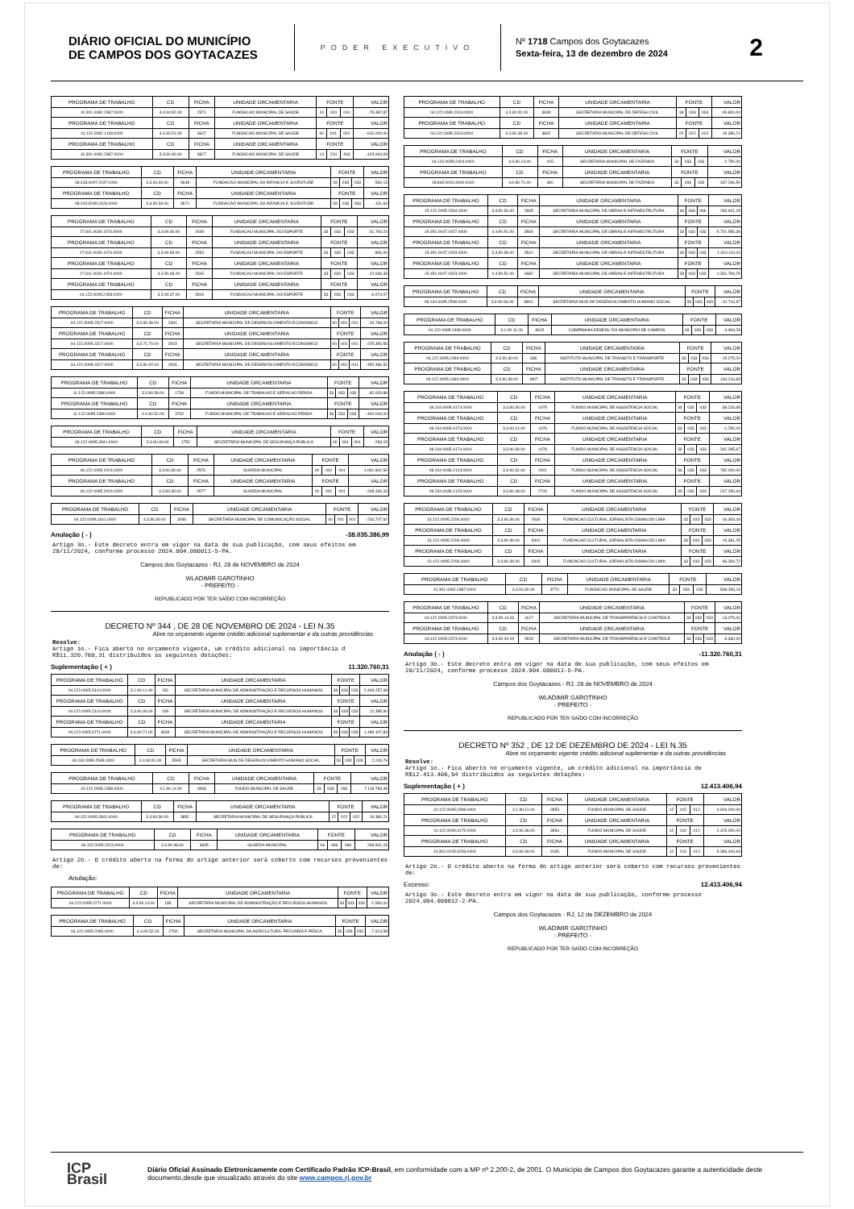DIÁRIO OFICIAL DO MUNICÍPIO
DE CAMPOS DOS GOYTACAZES
PODER EXECUTIVO
Nº 1718 Campos dos Goytacazes
Sexta-feira, 13 de dezembro de 2024
2
| PROGRAMA DE TRABALHO | CD | FICHA | UNIDADE ORCAMENTARIA | FONTE | | | VALOR |
| --- | --- | --- | --- | --- | --- | --- | --- |
| 10.301.0082.2387.0000 | 4.4.90.52.00 | 2571 | FUNDACAO MUNICIPAL DE SAUDE | 10 | 010 | 010 | -75.387,87 |
| PROGRAMA DE TRABALHO | CD | FICHA | UNIDADE ORCAMENTARIA | FONTE | | | VALOR |
| 10.122.0082.1149.0000 | 4.4.90.51.00 | 3647 | FUNDACAO MUNICIPAL DE SAUDE | 00 | 001 | 001 | -610.000,00 |
| PROGRAMA DE TRABALHO | CD | FICHA | UNIDADE ORCAMENTARIA | FONTE | | | VALOR |
| 10.301.0082.2387.0000 | 3.3.90.30.00 | 3827 | FUNDACAO MUNICIPAL DE SAUDE | 14 | 210 | 303 | -423.064,09 |
| PROGRAMA DE TRABALHO | CD | FICHA | UNIDADE ORCAMENTARIA | FONTE | | | VALOR |
| --- | --- | --- | --- | --- | --- | --- | --- |
| 08.243.0097.2437.0000 | 3.3.90.30.00 | 3648 | FUNDACAO MUNICIPAL DA INFANCIA E JUVENTUDE | 33 | 033 | 033 | -530,13 |
| PROGRAMA DE TRABALHO | CD | FICHA | UNIDADE ORCAMENTARIA | FONTE | | | VALOR |
| 08.243.0039.2426.0000 | 3.3.90.36.00 | 3671 | FUNDACAO MUNICIPAL DA INFANCIA E JUVENTUDE | 33 | 033 | 033 | -131,64 |
| PROGRAMA DE TRABALHO | CD | FICHA | UNIDADE ORCAMENTARIA | FONTE | | | VALOR |
| --- | --- | --- | --- | --- | --- | --- | --- |
| 27.811.0030.1074.0000 | 3.3.90.30.00 | 1549 | FUNDACAO MUNICIPAL DO ESPORTE | 33 | 033 | 033 | -31.794,24 |
| PROGRAMA DE TRABALHO | CD | FICHA | UNIDADE ORCAMENTARIA | FONTE | | | VALOR |
| 27.811.0030.1074.0000 | 3.3.90.39.00 | 1553 | FUNDACAO MUNICIPAL DO ESPORTE | 33 | 033 | 033 | -806,00 |
| PROGRAMA DE TRABALHO | CD | FICHA | UNIDADE ORCAMENTARIA | FONTE | | | VALOR |
| 27.811.0030.1074.0000 | 3.3.90.48.00 | 2815 | FUNDACAO MUNICIPAL DO ESPORTE | 33 | 033 | 033 | -12.639,33 |
| PROGRAMA DE TRABALHO | CD | FICHA | UNIDADE ORCAMENTARIA | FONTE | | | VALOR |
| 04.122.0095.2453.0000 | 3.3.90.47.00 | 2819 | FUNDACAO MUNICIPAL DO ESPORTE | 33 | 033 | 033 | -6.074,07 |
| PROGRAMA DE TRABALHO | CD | FICHA | UNIDADE ORCAMENTARIA | FONTE | | | VALOR |
| --- | --- | --- | --- | --- | --- | --- | --- |
| 04.122.0095.2317.0000 | 3.3.90.36.00 | 2691 | SECRETARIA MUNICIPAL DE DESENVOLVIMENTO ECONOMICO | 00 | 001 | 001 | -26.768,00 |
| PROGRAMA DE TRABALHO | CD | FICHA | UNIDADE ORCAMENTARIA | FONTE | | | VALOR |
| 04.122.0095.2317.0000 | 3.3.71.70.00 | 2923 | SECRETARIA MUNICIPAL DE DESENVOLVIMENTO ECONOMICO | 00 | 001 | 001 | -225.356,56 |
| PROGRAMA DE TRABALHO | CD | FICHA | UNIDADE ORCAMENTARIA | FONTE | | | VALOR |
| 04.122.0095.2317.0000 | 3.3.90.92.00 | 2926 | SECRETARIA MUNICIPAL DE DESENVOLVIMENTO ECONOMICO | 00 | 001 | 001 | -450.396,52 |
| PROGRAMA DE TRABALHO | CD | FICHA | UNIDADE ORCAMENTARIA | FONTE | | | VALOR |
| --- | --- | --- | --- | --- | --- | --- | --- |
| 11.122.0095.2380.0000 | 3.3.90.39.00 | 1730 | FUNDO MUNICIPAL DE TRABALHO E GERACAO RENDA | 33 | 033 | 033 | -82.029,88 |
| PROGRAMA DE TRABALHO | CD | FICHA | UNIDADE ORCAMENTARIA | FONTE | | | VALOR |
| 11.122.0095.2380.0000 | 4.4.90.52.00 | 3762 | FUNDO MUNICIPAL DE TRABALHO E GERACAO RENDA | 33 | 033 | 033 | -400.040,00 |
| PROGRAMA DE TRABALHO | CD | FICHA | UNIDADE ORCAMENTARIA | FONTE | | | VALOR |
| --- | --- | --- | --- | --- | --- | --- | --- |
| 06.122.0095.2841.0000 | 3.3.90.39.00 | 1752 | SECRETARIA MUNICIPAL DE SEGURANÇA PÚBLICA | 00 | 001 | 001 | -293,15 |
| PROGRAMA DE TRABALHO | CD | FICHA | UNIDADE ORCAMENTARIA | FONTE | | | VALOR |
| --- | --- | --- | --- | --- | --- | --- | --- |
| 06.122.0095.2024.0000 | 3.3.90.30.00 | 2576 | GUARDA MUNICIPAL | 00 | 001 | 001 | -1.091.802,50 |
| PROGRAMA DE TRABALHO | CD | FICHA | UNIDADE ORCAMENTARIA | FONTE | | | VALOR |
| 06.122.0095.2024.0000 | 3.3.90.39.00 | 2577 | GUARDA MUNICIPAL | 00 | 001 | 001 | -265.436,26 |
| PROGRAMA DE TRABALHO | CD | FICHA | UNIDADE ORCAMENTARIA | FONTE | | | VALOR |
| --- | --- | --- | --- | --- | --- | --- | --- |
| 04.122.0095.1161.0000 | 3.3.90.39.00 | 3056 | SECRETARIA MUNICIPAL DE COMUNICAÇÃO SOCIAL | 00 | 001 | 001 | -233.747,92 |
Anulação ( - ) -38.035.386,99
Artigo 3o.- Este decreto entra em vigor na data de sua publicação, com seus efeitos em 28/11/2024, conforme processo 2024.004.000011-5-PA.
Campos dos Goytacazes - RJ, 28 de NOVEMBRO de 2024
WLADIMIR GAROTINHO
- PREFEITO -
REPUBLICADO POR TER SAÍDO COM INCORREÇÃO
DECRETO Nº 344 , DE 28 DE NOVEMBRO DE 2024 - LEI N.35
Abre no orçamento vigente crédito adicional suplementar e da outras providências
Resolve:
Artigo 1o.- Fica aberto no orçamento vigente, um crédito adicional na importância d R$11.320.760,31 distribuídos as seguintes dotações:
Suplementação ( + ) 11.320.760,31
| PROGRAMA DE TRABALHO | CD | FICHA | UNIDADE ORCAMENTARIA | FONTE | | | VALOR |
| --- | --- | --- | --- | --- | --- | --- | --- |
| 04.122.0095.2314.0000 | 3.1.90.11.00 | 151 | SECRETARIA MUNICIPAL DE ADMINISTRAÇÃO E RECURSOS HUMANOS | 33 | 033 | 033 | 2.409.257,98 |
| PROGRAMA DE TRABALHO | CD | FICHA | UNIDADE ORCAMENTARIA | FONTE | | | VALOR |
| 04.122.0095.2314.0000 | 3.3.90.36.00 | 165 | SECRETARIA MUNICIPAL DE ADMINISTRAÇÃO E RECURSOS HUMANOS | 33 | 033 | 033 | 12.385,90 |
| PROGRAMA DE TRABALHO | CD | FICHA | UNIDADE ORCAMENTARIA | FONTE | | | VALOR |
| 04.122.0095.2271.0000 | 4.6.90.71.00 | 3934 | SECRETARIA MUNICIPAL DE ADMINISTRAÇÃO E RECURSOS HUMANOS | 33 | 033 | 033 | 1.489.107,83 |
| PROGRAMA DE TRABALHO | CD | FICHA | UNIDADE ORCAMENTARIA | FONTE | | | VALOR |
| --- | --- | --- | --- | --- | --- | --- | --- |
| 08.244.0095.2548.0000 | 4.4.90.51.00 | 3565 | SECRETARIA MUN DE DESENVOLVIMENTO HUMANO SOCIAL | 33 | 033 | 033 | 2.243,79 |
| PROGRAMA DE TRABALHO | CD | FICHA | UNIDADE ORCAMENTARIA | FONTE | | | VALOR |
| --- | --- | --- | --- | --- | --- | --- | --- |
| 10.122.0095.2389.0000 | 3.1.90.11.00 | 3933 | FUNDO MUNICIPAL DE SAUDE | 33 | 033 | 033 | 7.118.783,45 |
| PROGRAMA DE TRABALHO | CD | FICHA | UNIDADE ORCAMENTARIA | FONTE | | | VALOR |
| --- | --- | --- | --- | --- | --- | --- | --- |
| 06.122.0095.2841.0000 | 3.3.90.36.00 | 3852 | SECRETARIA MUNICIPAL DE SEGURANÇA PÚBLICA | 22 | 022 | 022 | 19.380,21 |
| PROGRAMA DE TRABALHO | CD | FICHA | UNIDADE ORCAMENTARIA | FONTE | | | VALOR |
| --- | --- | --- | --- | --- | --- | --- | --- |
| 06.122.0095.2024.0000 | 3.3.90.48.00 | 3935 | GUARDA MUNICIPAL | 66 | 066 | 066 | 269.601,15 |
Artigo 2o.- O crédito aberto na forma do artigo anterior será coberto com recursos provenientes de:
Anulação:
| PROGRAMA DE TRABALHO | CD | FICHA | UNIDADE ORCAMENTARIA | FONTE | | | VALOR |
| --- | --- | --- | --- | --- | --- | --- | --- |
| 04.122.0095.2271.0000 | 3.3.90.14.00 | 138 | SECRETARIA MUNICIPAL DE ADMINISTRAÇÃO E RECURSOS HUMANOS | 33 | 033 | 033 | -1.560,00 |
| PROGRAMA DE TRABALHO | CD | FICHA | UNIDADE ORCAMENTARIA | FONTE | | | VALOR |
| --- | --- | --- | --- | --- | --- | --- | --- |
| 04.122.0095.2065.0000 | 4.4.90.52.00 | 2760 | SECRETARIA MUNICIPAL DA AGRICULTURA, PECUÁRIA E PESCA | 33 | 033 | 033 | -7.914,58 |
| PROGRAMA DE TRABALHO | CD | FICHA | UNIDADE ORCAMENTARIA | FONTE | | | VALOR |
| --- | --- | --- | --- | --- | --- | --- | --- |
| 04.122.0095.2003.0000 | 4.4.90.52.00 | 3839 | SECRETARIA MUNICIPAL DE DEFESA CIVIL | 33 | 033 | 033 | -49.800,00 |
| PROGRAMA DE TRABALHO | CD | FICHA | UNIDADE ORCAMENTARIA | FONTE | | | VALOR |
| 04.122.0095.2003.0000 | 3.3.90.39.00 | 3842 | SECRETARIA MUNICIPAL DE DEFESA CIVIL | 22 | 022 | 022 | -19.380,21 |
| PROGRAMA DE TRABALHO | CD | FICHA | UNIDADE ORCAMENTARIA | FONTE | | | VALOR |
| --- | --- | --- | --- | --- | --- | --- | --- |
| 04.122.0095.2424.0000 | 3.3.90.14.00 | 415 | SECRETARIA MUNICIPAL DE FAZENDA | 33 | 033 | 033 | -2.750,00 |
| PROGRAMA DE TRABALHO | CD | FICHA | UNIDADE ORCAMENTARIA | FONTE | | | VALOR |
| 28.843.0000.3000.0000 | 4.6.90.71.00 | 460 | SECRETARIA MUNICIPAL DE FAZENDA | 33 | 033 | 033 | -437.266,50 |
| PROGRAMA DE TRABALHO | CD | FICHA | UNIDADE ORCAMENTARIA | FONTE | | | VALOR |
| --- | --- | --- | --- | --- | --- | --- | --- |
| 15.122.0095.2334.0000 | 3.3.90.36.00 | 2835 | SECRETARIA MUNICIPAL DE OBRAS E INFRAESTRUTURA | 66 | 066 | 066 | -269.601,15 |
| PROGRAMA DE TRABALHO | CD | FICHA | UNIDADE ORCAMENTARIA | FONTE | | | VALOR |
| 15.451.0047.1927.0000 | 4.4.90.51.00 | 3509 | SECRETARIA MUNICIPAL DE OBRAS E INFRAESTRUTURA | 33 | 033 | 033 | -5.701.556,39 |
| PROGRAMA DE TRABALHO | CD | FICHA | UNIDADE ORCAMENTARIA | FONTE | | | VALOR |
| 15.451.0047.1923.0000 | 3.3.90.39.00 | 3510 | SECRETARIA MUNICIPAL DE OBRAS E INFRAESTRUTURA | 33 | 033 | 033 | -1.310.116,34 |
| PROGRAMA DE TRABALHO | CD | FICHA | UNIDADE ORCAMENTARIA | FONTE | | | VALOR |
| 15.451.0047.1923.0000 | 4.4.90.51.00 | 3682 | SECRETARIA MUNICIPAL DE OBRAS E INFRAESTRUTURA | 33 | 033 | 033 | -1.331.784,25 |
| PROGRAMA DE TRABALHO | CD | FICHA | UNIDADE ORCAMENTARIA | FONTE | | | VALOR |
| --- | --- | --- | --- | --- | --- | --- | --- |
| 08.244.0095.2548.0000 | 3.3.90.93.00 | 3804 | SECRETARIA MUN DE DESENVOLVIMENTO HUMANO SOCIAL | 33 | 033 | 033 | -10.716,97 |
| PROGRAMA DE TRABALHO | CD | FICHA | UNIDADE ORCAMENTARIA | FONTE | | | VALOR |
| --- | --- | --- | --- | --- | --- | --- | --- |
| 04.122.0095.2469.0000 | 3.1.90.11.00 | 3615 | COMPANHIA DESENV DO MUNICIPIO DE CAMPOS | 33 | 033 | 033 | -4.994,28 |
| PROGRAMA DE TRABALHO | CD | FICHA | UNIDADE ORCAMENTARIA | FONTE | | | VALOR |
| --- | --- | --- | --- | --- | --- | --- | --- |
| 04.122.0095.2484.0000 | 3.3.90.30.00 | 836 | INSTITUTO MUNICIPAL DE TRANSITO E TRANSPORTE | 33 | 033 | 033 | -15.279,20 |
| PROGRAMA DE TRABALHO | CD | FICHA | UNIDADE ORCAMENTARIA | FONTE | | | VALOR |
| 04.122.0095.2484.0000 | 3.3.90.39.00 | 1907 | INSTITUTO MUNICIPAL DE TRANSITO E TRANSPORTE | 33 | 033 | 033 | -134.216,83 |
| PROGRAMA DE TRABALHO | CD | FICHA | UNIDADE ORCAMENTARIA | FONTE | | | VALOR |
| --- | --- | --- | --- | --- | --- | --- | --- |
| 08.244.0095.4174.0000 | 3.3.90.30.00 | 1075 | FUNDO MUNICIPAL DE ASSISTENCIA SOCIAL | 33 | 033 | 033 | -38.233,65 |
| PROGRAMA DE TRABALHO | CD | FICHA | UNIDADE ORCAMENTARIA | FONTE | | | VALOR |
| 08.244.0095.4174.0000 | 3.3.90.14.00 | 1076 | FUNDO MUNICIPAL DE ASSISTENCIA SOCIAL | 33 | 033 | 033 | -1.250,00 |
| PROGRAMA DE TRABALHO | CD | FICHA | UNIDADE ORCAMENTARIA | FONTE | | | VALOR |
| 08.244.0095.4174.0000 | 3.3.90.39.00 | 1078 | FUNDO MUNICIPAL DE ASSISTENCIA SOCIAL | 33 | 033 | 033 | -262.285,67 |
| PROGRAMA DE TRABALHO | CD | FICHA | UNIDADE ORCAMENTARIA | FONTE | | | VALOR |
| 08.244.0038.2123.0000 | 3.3.90.32.00 | 2401 | FUNDO MUNICIPAL DE ASSISTENCIA SOCIAL | 33 | 033 | 033 | -782.000,00 |
| PROGRAMA DE TRABALHO | CD | FICHA | UNIDADE ORCAMENTARIA | FONTE | | | VALOR |
| 08.244.0038.2125.0000 | 3.3.90.48.00 | 2716 | FUNDO MUNICIPAL DE ASSISTENCIA SOCIAL | 33 | 033 | 033 | -247.250,64 |
| PROGRAMA DE TRABALHO | CD | FICHA | UNIDADE ORCAMENTARIA | FONTE | | | VALOR |
| --- | --- | --- | --- | --- | --- | --- | --- |
| 13.122.0095.2206.0000 | 3.3.90.36.00 | 2934 | FUNDACAO CULTURAL JORNALISTA OSWALDO LIMA | 33 | 033 | 033 | -16.309,49 |
| PROGRAMA DE TRABALHO | CD | FICHA | UNIDADE ORCAMENTARIA | FONTE | | | VALOR |
| 13.122.0095.2206.0000 | 3.3.90.39.00 | 3401 | FUNDACAO CULTURAL JORNALISTA OSWALDO LIMA | 33 | 033 | 033 | -15.381,25 |
| PROGRAMA DE TRABALHO | CD | FICHA | UNIDADE ORCAMENTARIA | FONTE | | | VALOR |
| 13.122.0095.2206.0000 | 3.3.90.39.00 | 3403 | FUNDACAO CULTURAL JORNALISTA OSWALDO LIMA | 33 | 033 | 033 | -96.394,72 |
| PROGRAMA DE TRABALHO | CD | FICHA | UNIDADE ORCAMENTARIA | FONTE | | | VALOR |
| --- | --- | --- | --- | --- | --- | --- | --- |
| 10.301.0082.2387.0000 | 3.3.90.30.00 | 3770 | FUNDACAO MUNICIPAL DE SAUDE | 33 | 033 | 033 | -548.283,19 |
| PROGRAMA DE TRABALHO | CD | FICHA | UNIDADE ORCAMENTARIA | FONTE | | | VALOR |
| --- | --- | --- | --- | --- | --- | --- | --- |
| 04.122.0095.2373.0000 | 3.3.90.14.00 | 1617 | SECRETARIA MUNICIPAL DE TRANSPARÊNCIA E CONTROLE | 33 | 033 | 033 | -13.075,00 |
| PROGRAMA DE TRABALHO | CD | FICHA | UNIDADE ORCAMENTARIA | FONTE | | | VALOR |
| 04.122.0095.2373.0000 | 3.3.90.40.00 | 2829 | SECRETARIA MUNICIPAL DE TRANSPARÊNCIA E CONTROLE | 33 | 033 | 033 | -3.360,00 |
Anulação ( - ) -11.320.760,31
Artigo 3o.- Este decreto entra em vigor na data de sua publicação, com seus efeitos em 28/11/2024, conforme processo 2024.004.000011-5-PA.
Campos dos Goytacazes - RJ, 28 de NOVEMBRO de 2024
WLADIMIR GAROTINHO
- PREFEITO -
REPUBLICADO POR TER SAÍDO COM INCORREÇÃO
DECRETO Nº 352 , DE 12 DE DEZEMBRO DE 2024 - LEI N.35
Abre no orçamento vigente crédito adicional suplementar e da outras providências
Resolve:
Artigo 1o.- Fica aberto no orçamento vigente, um crédito adicional na importância de R$12.413.406,94 distribuídos as seguintes dotações:
Suplementação ( + ) 12.413.406,94
| PROGRAMA DE TRABALHO | CD | FICHA | UNIDADE ORCAMENTARIA | FONTE | | | VALOR |
| --- | --- | --- | --- | --- | --- | --- | --- |
| 10.122.0095.2389.0000 | 3.1.90.11.00 | 3953 | FUNDO MUNICIPAL DE SAUDE | 12 | 012 | 012 | 4.604.000,00 |
| PROGRAMA DE TRABALHO | CD | FICHA | UNIDADE ORCAMENTARIA | FONTE | | | VALOR |
| 10.122.0095.4170.0000 | 3.3.90.36.00 | 3954 | FUNDO MUNICIPAL DE SAUDE | 12 | 012 | 012 | 2.425.000,00 |
| PROGRAMA DE TRABALHO | CD | FICHA | UNIDADE ORCAMENTARIA | FONTE | | | VALOR |
| 10.302.0105.4283.0000 | 3.3.90.39.00 | 3165 | FUNDO MUNICIPAL DE SAUDE | 12 | 012 | 012 | 5.384.406,94 |
Artigo 2o.- O crédito aberto na forma do artigo anterior será coberto com recursos provenientes de:
Excesso: 12.413.406,94
Artigo 3o.- Este decreto entra em vigor na data de sua publicação, conforme processo 2024.004.000012-2-PA.
Campos dos Goytacazes - RJ, 12 de DEZEMBRO de 2024
WLADIMIR GAROTINHO
- PREFEITO -
REPUBLICADO POR TER SAÍDO COM INCORREÇÃO
ICP
Brasil
Diário Oficial Assinado Eletronicamente com Certificado Padrão ICP-Brasil, em conformidade com a MP nº 2.200-2, de 2001. O Município de Campos dos Goytacazes garante a autenticidade deste documento,desde que visualizado através do site www.campos.rj.gov.br